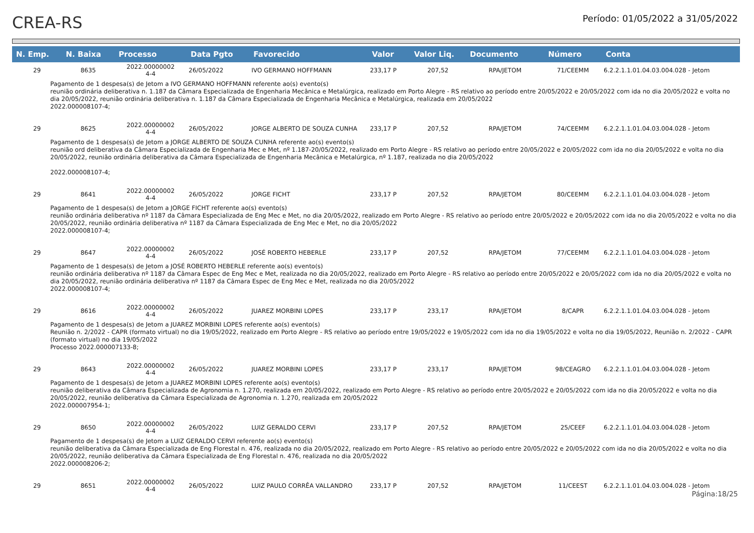CREA-RS
Período: 01/05/2022 a 31/05/2022
| N. Emp. | N. Baixa | Processo | Data Pgto | Favorecido | Valor | Valor Liq. | Documento | Número | Conta |
| --- | --- | --- | --- | --- | --- | --- | --- | --- | --- |
| 29 | 8635 | 2022.00000002 4-4 | 26/05/2022 | IVO GERMANO HOFFMANN | 233,17 P | 207,52 | RPA/JETOM | 71/CEEMM | 6.2.2.1.1.01.04.03.004.028 - Jetom |
| Pagamento de 1 despesa(s) de Jetom a IVO GERMANO HOFFMANN referente ao(s) evento(s) reunião ordinária deliberativa n. 1.187 da Câmara Especializada de Engenharia Mecânica e Metalúrgica, realizado em Porto Alegre - RS relativo ao período entre 20/05/2022 e 20/05/2022 com ida no dia 20/05/2022 e volta no dia 20/05/2022, reunião ordinária deliberativa n. 1.187 da Câmara Especializada de Engenharia Mecânica e Metalúrgica, realizada em 20/05/2022 2022.000008107-4; | | | | | | | | | |
| 29 | 8625 | 2022.00000002 4-4 | 26/05/2022 | JORGE ALBERTO DE SOUZA CUNHA | 233,17 P | 207,52 | RPA/JETOM | 74/CEEMM | 6.2.2.1.1.01.04.03.004.028 - Jetom |
| Pagamento de 1 despesa(s) de Jetom a JORGE ALBERTO DE SOUZA CUNHA referente ao(s) evento(s) reunião ord deliberativa da Câmara Especializada de Engenharia Mec e Met, nº 1.187-20/05/2022, realizado em Porto Alegre - RS relativo ao período entre 20/05/2022 e 20/05/2022 com ida no dia 20/05/2022 e volta no dia 20/05/2022, reunião ordinária deliberativa da Câmara Especializada de Engenharia Mecânica e Metalúrgica, nº 1.187, realizada no dia 20/05/2022 2022.000008107-4; | | | | | | | | | |
| 29 | 8641 | 2022.00000002 4-4 | 26/05/2022 | JORGE FICHT | 233,17 P | 207,52 | RPA/JETOM | 80/CEEMM | 6.2.2.1.1.01.04.03.004.028 - Jetom |
| Pagamento de 1 despesa(s) de Jetom a JORGE FICHT referente ao(s) evento(s) reunião ordinária deliberativa nº 1187 da Câmara Especializada de Eng Mec e Met, no dia 20/05/2022, realizado em Porto Alegre - RS relativo ao período entre 20/05/2022 e 20/05/2022 com ida no dia 20/05/2022 e volta no dia 20/05/2022, reunião ordinária deliberativa nº 1187 da Câmara Especializada de Eng Mec e Met, no dia 20/05/2022 2022.000008107-4; | | | | | | | | | |
| 29 | 8647 | 2022.00000002 4-4 | 26/05/2022 | JOSÉ ROBERTO HEBERLE | 233,17 P | 207,52 | RPA/JETOM | 77/CEEMM | 6.2.2.1.1.01.04.03.004.028 - Jetom |
| Pagamento de 1 despesa(s) de Jetom a JOSÉ ROBERTO HEBERLE referente ao(s) evento(s) reunião ordinária deliberativa nº 1187 da Câmara Espec de Eng Mec e Met, realizada no dia 20/05/2022, realizado em Porto Alegre - RS relativo ao período entre 20/05/2022 e 20/05/2022 com ida no dia 20/05/2022 e volta no dia 20/05/2022, reunião ordinária deliberativa nº 1187 da Câmara Espec de Eng Mec e Met, realizada no dia 20/05/2022 2022.000008107-4; | | | | | | | | | |
| 29 | 8616 | 2022.00000002 4-4 | 26/05/2022 | JUAREZ MORBINI LOPES | 233,17 P | 233,17 | RPA/JETOM | 8/CAPR | 6.2.2.1.1.01.04.03.004.028 - Jetom |
| Pagamento de 1 despesa(s) de Jetom a JUAREZ MORBINI LOPES referente ao(s) evento(s) Reunião n. 2/2022 - CAPR (formato virtual) no dia 19/05/2022, realizado em Porto Alegre - RS relativo ao período entre 19/05/2022 e 19/05/2022 com ida no dia 19/05/2022 e volta no dia 19/05/2022, Reunião n. 2/2022 - CAPR (formato virtual) no dia 19/05/2022 Processo 2022.000007133-8; | | | | | | | | | |
| 29 | 8643 | 2022.00000002 4-4 | 26/05/2022 | JUAREZ MORBINI LOPES | 233,17 P | 233,17 | RPA/JETOM | 98/CEAGRO | 6.2.2.1.1.01.04.03.004.028 - Jetom |
| Pagamento de 1 despesa(s) de Jetom a JUAREZ MORBINI LOPES referente ao(s) evento(s) reunião deliberativa da Câmara Especializada de Agronomia n. 1.270, realizada em 20/05/2022, realizado em Porto Alegre - RS relativo ao período entre 20/05/2022 e 20/05/2022 com ida no dia 20/05/2022 e volta no dia 20/05/2022, reunião deliberativa da Câmara Especializada de Agronomia n. 1.270, realizada em 20/05/2022 2022.000007954-1; | | | | | | | | | |
| 29 | 8650 | 2022.00000002 4-4 | 26/05/2022 | LUIZ GERALDO CERVI | 233,17 P | 207,52 | RPA/JETOM | 25/CEEF | 6.2.2.1.1.01.04.03.004.028 - Jetom |
| Pagamento de 1 despesa(s) de Jetom a LUIZ GERALDO CERVI referente ao(s) evento(s) reunião deliberativa da Câmara Especializada de Eng Florestal n. 476, realizada no dia 20/05/2022, realizado em Porto Alegre - RS relativo ao período entre 20/05/2022 e 20/05/2022 com ida no dia 20/05/2022 e volta no dia 20/05/2022, reunião deliberativa da Câmara Especializada de Eng Florestal n. 476, realizada no dia 20/05/2022 2022.000008206-2; | | | | | | | | | |
| 29 | 8651 | 2022.00000002 4-4 | 26/05/2022 | LUIZ PAULO CORRÊA VALLANDRO | 233,17 P | 207,52 | RPA/JETOM | 11/CEEST | 6.2.2.1.1.01.04.03.004.028 - Jetom |
Página:18/25